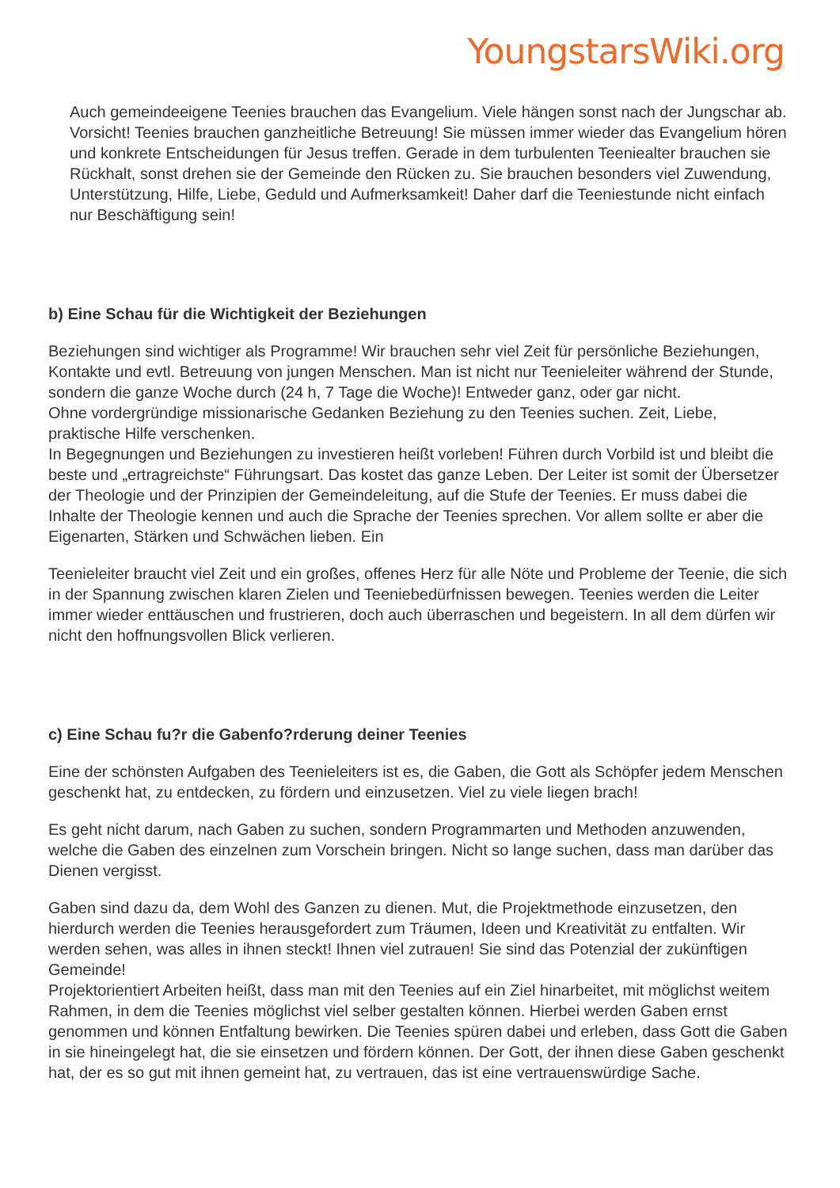YoungstarsWiki.org
Auch gemeindeeigene Teenies brauchen das Evangelium. Viele hängen sonst nach der Jungschar ab. Vorsicht! Teenies brauchen ganzheitliche Betreuung! Sie müssen immer wieder das Evangelium hören und konkrete Entscheidungen für Jesus treffen. Gerade in dem turbulenten Teeniealter brauchen sie Rückhalt, sonst drehen sie der Gemeinde den Rücken zu. Sie brauchen besonders viel Zuwendung, Unterstützung, Hilfe, Liebe, Geduld und Aufmerksamkeit! Daher darf die Teeniestunde nicht einfach nur Beschäftigung sein!
b) Eine Schau für die Wichtigkeit der Beziehungen
Beziehungen sind wichtiger als Programme! Wir brauchen sehr viel Zeit für persönliche Beziehungen, Kontakte und evtl. Betreuung von jungen Menschen. Man ist nicht nur Teenieleiter während der Stunde, sondern die ganze Woche durch (24 h, 7 Tage die Woche)! Entweder ganz, oder gar nicht.
Ohne vordergründige missionarische Gedanken Beziehung zu den Teenies suchen. Zeit, Liebe, praktische Hilfe verschenken.
In Begegnungen und Beziehungen zu investieren heißt vorleben! Führen durch Vorbild ist und bleibt die beste und „ertragreichste“ Führungsart. Das kostet das ganze Leben. Der Leiter ist somit der Übersetzer der Theologie und der Prinzipien der Gemeindeleitung, auf die Stufe der Teenies. Er muss dabei die Inhalte der Theologie kennen und auch die Sprache der Teenies sprechen. Vor allem sollte er aber die Eigenarten, Stärken und Schwächen lieben. Ein
Teenieleiter braucht viel Zeit und ein großes, offenes Herz für alle Nöte und Probleme der Teenie, die sich in der Spannung zwischen klaren Zielen und Teeniebedürfnissen bewegen. Teenies werden die Leiter immer wieder enttäuschen und frustrieren, doch auch überraschen und begeistern. In all dem dürfen wir nicht den hoffnungsvollen Blick verlieren.
c) Eine Schau fu?r die Gabenfo?rderung deiner Teenies
Eine der schönsten Aufgaben des Teenieleiters ist es, die Gaben, die Gott als Schöpfer jedem Menschen geschenkt hat, zu entdecken, zu fördern und einzusetzen. Viel zu viele liegen brach!
Es geht nicht darum, nach Gaben zu suchen, sondern Programmarten und Methoden anzuwenden, welche die Gaben des einzelnen zum Vorschein bringen. Nicht so lange suchen, dass man darüber das Dienen vergisst.
Gaben sind dazu da, dem Wohl des Ganzen zu dienen. Mut, die Projektmethode einzusetzen, den hierdurch werden die Teenies herausgefordert zum Träumen, Ideen und Kreativität zu entfalten. Wir werden sehen, was alles in ihnen steckt! Ihnen viel zutrauen! Sie sind das Potenzial der zukünftigen Gemeinde!
Projektorientiert Arbeiten heißt, dass man mit den Teenies auf ein Ziel hinarbeitet, mit möglichst weitem Rahmen, in dem die Teenies möglichst viel selber gestalten können. Hierbei werden Gaben ernst genommen und können Entfaltung bewirken. Die Teenies spüren dabei und erleben, dass Gott die Gaben in sie hineingelegt hat, die sie einsetzen und fördern können. Der Gott, der ihnen diese Gaben geschenkt hat, der es so gut mit ihnen gemeint hat, zu vertrauen, das ist eine vertrauenswürdige Sache.